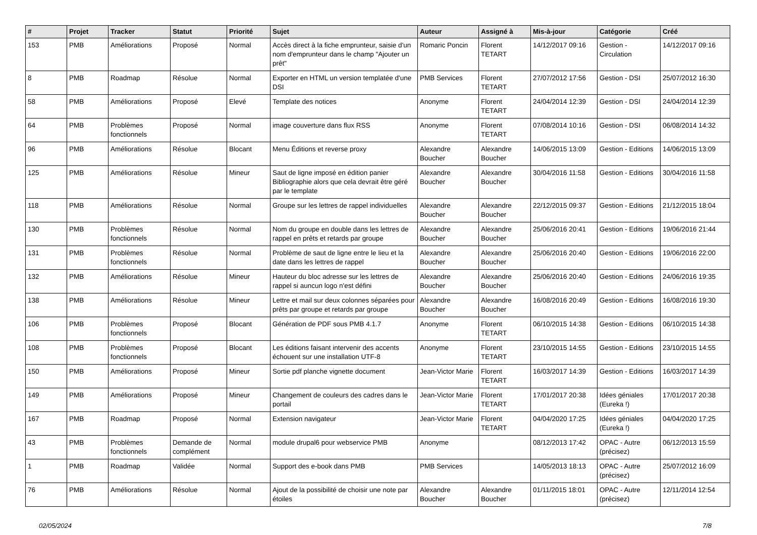| # | Projet | Tracker | Statut | Priorité | Sujet | Auteur | Assigné à | Mis-à-jour | Catégorie | Créé |
| --- | --- | --- | --- | --- | --- | --- | --- | --- | --- | --- |
| 153 | PMB | Améliorations | Proposé | Normal | Accès direct à la fiche emprunteur, saisie d'un nom d'emprunteur dans le champ "Ajouter un prêt" | Romaric Poncin | Florent TETART | 14/12/2017 09:16 | Gestion - Circulation | 14/12/2017 09:16 |
| 8 | PMB | Roadmap | Résolue | Normal | Exporter en HTML un version templatée d'une DSI | PMB Services | Florent TETART | 27/07/2012 17:56 | Gestion - DSI | 25/07/2012 16:30 |
| 58 | PMB | Améliorations | Proposé | Elevé | Template des notices | Anonyme | Florent TETART | 24/04/2014 12:39 | Gestion - DSI | 24/04/2014 12:39 |
| 64 | PMB | Problèmes fonctionnels | Proposé | Normal | image couverture dans flux RSS | Anonyme | Florent TETART | 07/08/2014 10:16 | Gestion - DSI | 06/08/2014 14:32 |
| 96 | PMB | Améliorations | Résolue | Blocant | Menu Éditions et reverse proxy | Alexandre Boucher | Alexandre Boucher | 14/06/2015 13:09 | Gestion - Editions | 14/06/2015 13:09 |
| 125 | PMB | Améliorations | Résolue | Mineur | Saut de ligne imposé en édition panier Bibliographie alors que cela devrait être géré par le template | Alexandre Boucher | Alexandre Boucher | 30/04/2016 11:58 | Gestion - Editions | 30/04/2016 11:58 |
| 118 | PMB | Améliorations | Résolue | Normal | Groupe sur les lettres de rappel individuelles | Alexandre Boucher | Alexandre Boucher | 22/12/2015 09:37 | Gestion - Editions | 21/12/2015 18:04 |
| 130 | PMB | Problèmes fonctionnels | Résolue | Normal | Nom du groupe en double dans les lettres de rappel en prêts et retards par groupe | Alexandre Boucher | Alexandre Boucher | 25/06/2016 20:41 | Gestion - Editions | 19/06/2016 21:44 |
| 131 | PMB | Problèmes fonctionnels | Résolue | Normal | Problème de saut de ligne entre le lieu et la date dans les lettres de rappel | Alexandre Boucher | Alexandre Boucher | 25/06/2016 20:40 | Gestion - Editions | 19/06/2016 22:00 |
| 132 | PMB | Améliorations | Résolue | Mineur | Hauteur du bloc adresse sur les lettres de rappel si auncun logo n'est défini | Alexandre Boucher | Alexandre Boucher | 25/06/2016 20:40 | Gestion - Editions | 24/06/2016 19:35 |
| 138 | PMB | Améliorations | Résolue | Mineur | Lettre et mail sur deux colonnes séparées pour prêts par groupe et retards par groupe | Alexandre Boucher | Alexandre Boucher | 16/08/2016 20:49 | Gestion - Editions | 16/08/2016 19:30 |
| 106 | PMB | Problèmes fonctionnels | Proposé | Blocant | Génération de PDF sous PMB 4.1.7 | Anonyme | Florent TETART | 06/10/2015 14:38 | Gestion - Editions | 06/10/2015 14:38 |
| 108 | PMB | Problèmes fonctionnels | Proposé | Blocant | Les éditions faisant intervenir des accents échouent sur une installation UTF-8 | Anonyme | Florent TETART | 23/10/2015 14:55 | Gestion - Editions | 23/10/2015 14:55 |
| 150 | PMB | Améliorations | Proposé | Mineur | Sortie pdf planche vignette document | Jean-Victor Marie | Florent TETART | 16/03/2017 14:39 | Gestion - Editions | 16/03/2017 14:39 |
| 149 | PMB | Améliorations | Proposé | Mineur | Changement de couleurs des cadres dans le portail | Jean-Victor Marie | Florent TETART | 17/01/2017 20:38 | Idées géniales (Eureka !) | 17/01/2017 20:38 |
| 167 | PMB | Roadmap | Proposé | Normal | Extension navigateur | Jean-Victor Marie | Florent TETART | 04/04/2020 17:25 | Idées géniales (Eureka !) | 04/04/2020 17:25 |
| 43 | PMB | Problèmes fonctionnels | Demande de complément | Normal | module drupal6 pour webservice PMB | Anonyme | | 08/12/2013 17:42 | OPAC - Autre (précisez) | 06/12/2013 15:59 |
| 1 | PMB | Roadmap | Validée | Normal | Support des e-book dans PMB | PMB Services | | 14/05/2013 18:13 | OPAC - Autre (précisez) | 25/07/2012 16:09 |
| 76 | PMB | Améliorations | Résolue | Normal | Ajout de la possibilité de choisir une note par étoiles | Alexandre Boucher | Alexandre Boucher | 01/11/2015 18:01 | OPAC - Autre (précisez) | 12/11/2014 12:54 |
02/05/2024 7/8